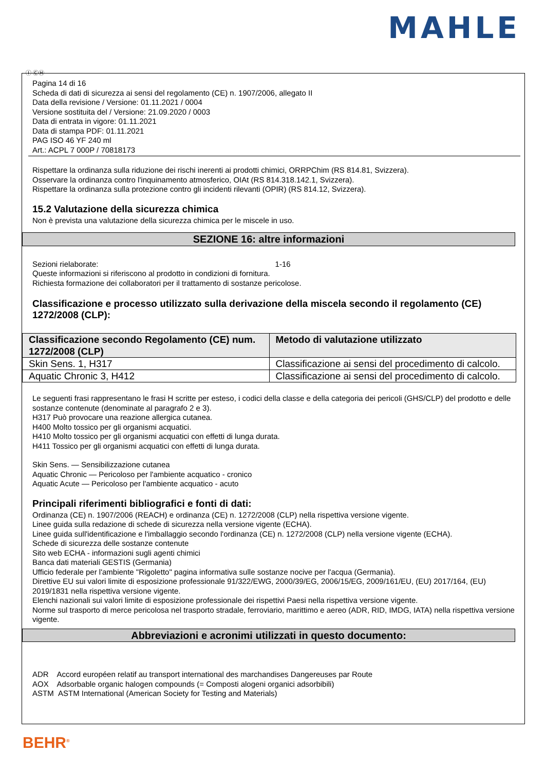MAHLE
Ⓘ ⒸⒽ
Pagina 14 di 16
Scheda di dati di sicurezza ai sensi del regolamento (CE) n. 1907/2006, allegato II
Data della revisione / Versione: 01.11.2021 / 0004
Versione sostituita del / Versione: 21.09.2020 / 0003
Data di entrata in vigore: 01.11.2021
Data di stampa PDF: 01.11.2021
PAG ISO 46 YF 240 ml
Art.: ACPL 7 000P / 70818173
Rispettare la ordinanza sulla riduzione dei rischi inerenti ai prodotti chimici, ORRPChim (RS 814.81, Svizzera).
Osservare la ordinanza contro l'inquinamento atmosferico, OIAt (RS 814.318.142.1, Svizzera).
Rispettare la ordinanza sulla protezione contro gli incidenti rilevanti (OPIR) (RS 814.12, Svizzera).
15.2 Valutazione della sicurezza chimica
Non è prevista una valutazione della sicurezza chimica per le miscele in uso.
SEZIONE 16: altre informazioni
Sezioni rielaborate: 1-16
Queste informazioni si riferiscono al prodotto in condizioni di fornitura.
Richiesta formazione dei collaboratori per il trattamento di sostanze pericolose.
Classificazione e processo utilizzato sulla derivazione della miscela secondo il regolamento (CE) 1272/2008 (CLP):
| Classificazione secondo Regolamento (CE) num. 1272/2008 (CLP) | Metodo di valutazione utilizzato |
| --- | --- |
| Skin Sens. 1, H317 | Classificazione ai sensi del procedimento di calcolo. |
| Aquatic Chronic 3, H412 | Classificazione ai sensi del procedimento di calcolo. |
Le seguenti frasi rappresentano le frasi H scritte per esteso, i codici della classe e della categoria dei pericoli (GHS/CLP) del prodotto e delle sostanze contenute (denominate al paragrafo 2 e 3).
H317 Può provocare una reazione allergica cutanea.
H400 Molto tossico per gli organismi acquatici.
H410 Molto tossico per gli organismi acquatici con effetti di lunga durata.
H411 Tossico per gli organismi acquatici con effetti di lunga durata.
Skin Sens. — Sensibilizzazione cutanea
Aquatic Chronic — Pericoloso per l'ambiente acquatico - cronico
Aquatic Acute — Pericoloso per l'ambiente acquatico - acuto
Principali riferimenti bibliografici e fonti di dati:
Ordinanza (CE) n. 1907/2006 (REACH) e ordinanza (CE) n. 1272/2008 (CLP) nella rispettiva versione vigente.
Linee guida sulla redazione di schede di sicurezza nella versione vigente (ECHA).
Linee guida sull'identificazione e l'imballaggio secondo l'ordinanza (CE) n. 1272/2008 (CLP) nella versione vigente (ECHA).
Schede di sicurezza delle sostanze contenute
Sito web ECHA - informazioni sugli agenti chimici
Banca dati materiali GESTIS (Germania)
Ufficio federale per l'ambiente "Rigoletto" pagina informativa sulle sostanze nocive per l'acqua (Germania).
Direttive EU sui valori limite di esposizione professionale 91/322/EWG, 2000/39/EG, 2006/15/EG, 2009/161/EU, (EU) 2017/164, (EU) 2019/1831 nella rispettiva versione vigente.
Elenchi nazionali sui valori limite di esposizione professionale dei rispettivi Paesi nella rispettiva versione vigente.
Norme sul trasporto di merce pericolosa nel trasporto stradale, ferroviario, marittimo e aereo (ADR, RID, IMDG, IATA) nella rispettiva versione vigente.
Abbreviazioni e acronimi utilizzati in questo documento:
ADR Accord européen relatif au transport international des marchandises Dangereuses par Route
AOX Adsorbable organic halogen compounds (= Composti alogeni organici adsorbibili)
ASTM ASTM International (American Society for Testing and Materials)
BEHR<sup>®</sup>